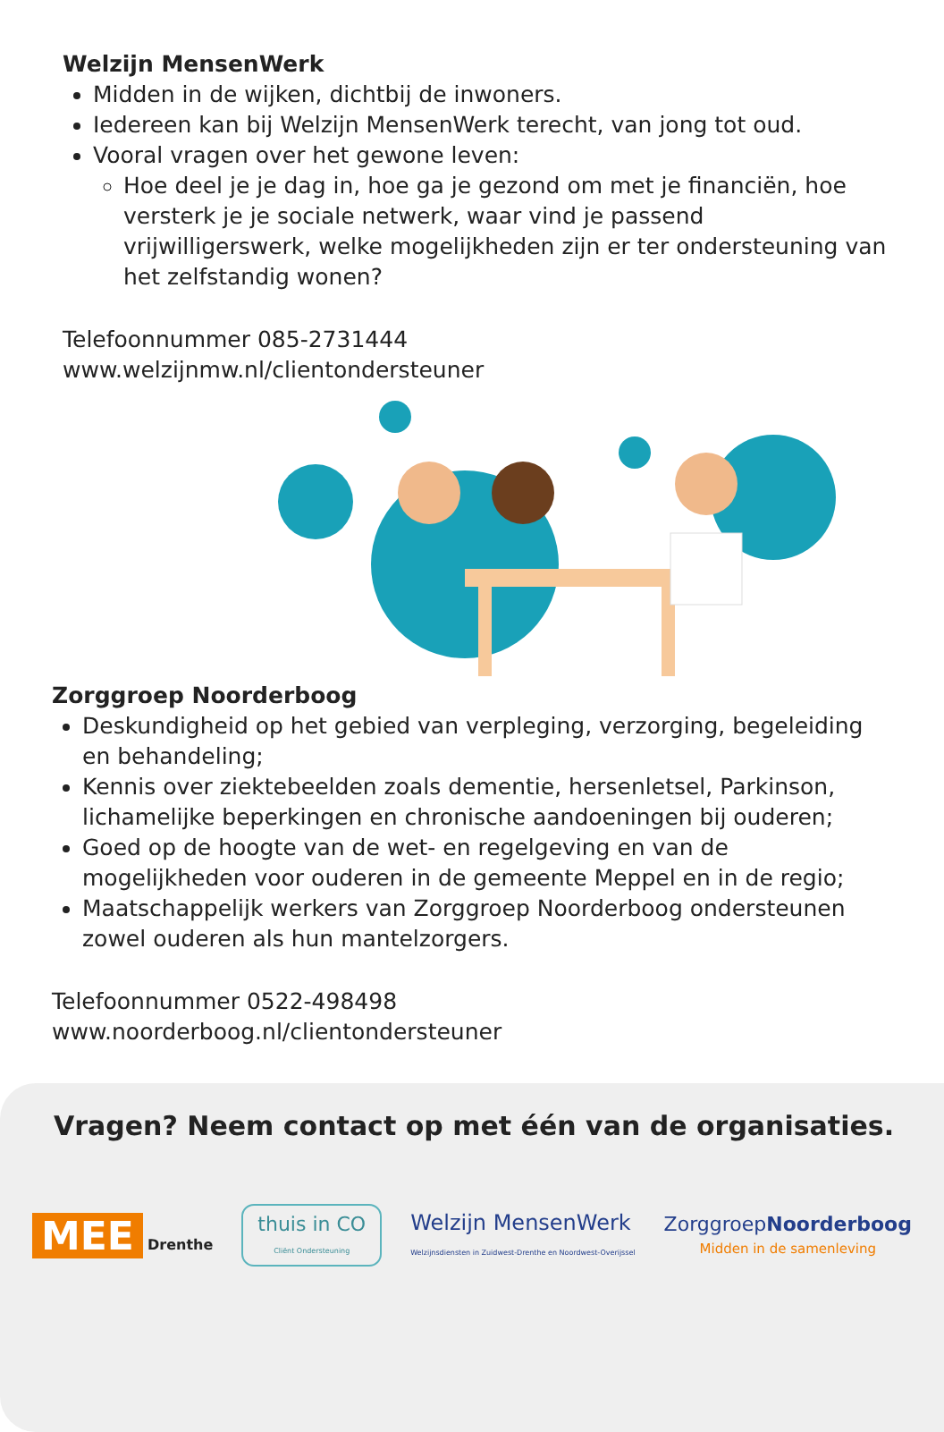Welzijn MensenWerk
Midden in de wijken, dichtbij de inwoners.
Iedereen kan bij Welzijn MensenWerk terecht, van jong tot oud.
Vooral vragen over het gewone leven:
Hoe deel je je dag in, hoe ga je gezond om met je financiën, hoe versterk je je sociale netwerk, waar vind je passend vrijwilligerswerk, welke mogelijkheden zijn er ter ondersteuning van het zelfstandig wonen?
Telefoonnummer 085-2731444
www.welzijnmw.nl/clientondersteuner
Zorggroep Noorderboog
Deskundigheid op het gebied van verpleging, verzorging, begeleiding en behandeling;
Kennis over ziektebeelden zoals dementie, hersenletsel, Parkinson, lichamelijke beperkingen en chronische aandoeningen bij ouderen;
Goed op de hoogte van de wet- en regelgeving en van de mogelijkheden voor ouderen in de gemeente Meppel en in de regio;
Maatschappelijk werkers van Zorggroep Noorderboog ondersteunen zowel ouderen als hun mantelzorgers.
Telefoonnummer 0522-498498
www.noorderboog.nl/clientondersteuner
Vragen? Neem contact op met één van de organisaties.
MEE Drenthe
thuis in CO
Cliënt Ondersteuning
Welzijn MensenWerk
Welzijnsdiensten in Zuidwest-Drenthe en Noordwest-Overijssel
ZorggroepNoorderboog
Midden in de samenleving